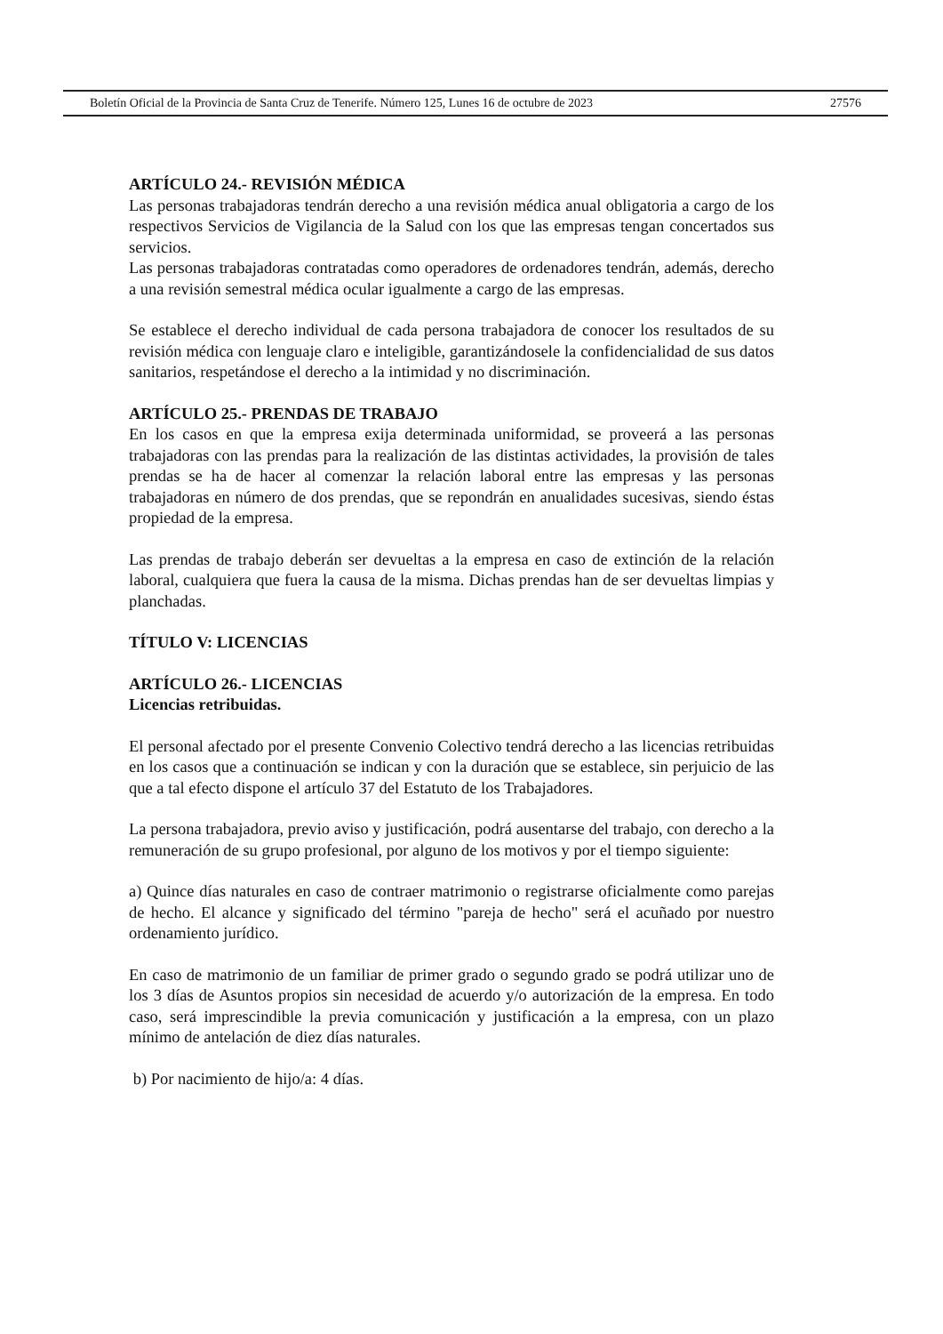Boletín Oficial de la Provincia de Santa Cruz de Tenerife. Número 125, Lunes 16 de octubre de 2023 27576
ARTÍCULO 24.- REVISIÓN MÉDICA
Las personas trabajadoras tendrán derecho a una revisión médica anual obligatoria a cargo de los respectivos Servicios de Vigilancia de la Salud con los que las empresas tengan concertados sus servicios.
Las personas trabajadoras contratadas como operadores de ordenadores tendrán, además, derecho a una revisión semestral médica ocular igualmente a cargo de las empresas.
Se establece el derecho individual de cada persona trabajadora de conocer los resultados de su revisión médica con lenguaje claro e inteligible, garantizándosele la confidencialidad de sus datos sanitarios, respetándose el derecho a la intimidad y no discriminación.
ARTÍCULO 25.- PRENDAS DE TRABAJO
En los casos en que la empresa exija determinada uniformidad, se proveerá a las personas trabajadoras con las prendas para la realización de las distintas actividades, la provisión de tales prendas se ha de hacer al comenzar la relación laboral entre las empresas y las personas trabajadoras en número de dos prendas, que se repondrán en anualidades sucesivas, siendo éstas propiedad de la empresa.
Las prendas de trabajo deberán ser devueltas a la empresa en caso de extinción de la relación laboral, cualquiera que fuera la causa de la misma. Dichas prendas han de ser devueltas limpias y planchadas.
TÍTULO V: LICENCIAS
ARTÍCULO 26.- LICENCIAS
Licencias retribuidas.
El personal afectado por el presente Convenio Colectivo tendrá derecho a las licencias retribuidas en los casos que a continuación se indican y con la duración que se establece, sin perjuicio de las que a tal efecto dispone el artículo 37 del Estatuto de los Trabajadores.
La persona trabajadora, previo aviso y justificación, podrá ausentarse del trabajo, con derecho a la remuneración de su grupo profesional, por alguno de los motivos y por el tiempo siguiente:
a) Quince días naturales en caso de contraer matrimonio o registrarse oficialmente como parejas de hecho. El alcance y significado del término "pareja de hecho" será el acuñado por nuestro ordenamiento jurídico.
En caso de matrimonio de un familiar de primer grado o segundo grado se podrá utilizar uno de los 3 días de Asuntos propios sin necesidad de acuerdo y/o autorización de la empresa. En todo caso, será imprescindible la previa comunicación y justificación a la empresa, con un plazo mínimo de antelación de diez días naturales.
b) Por nacimiento de hijo/a: 4 días.